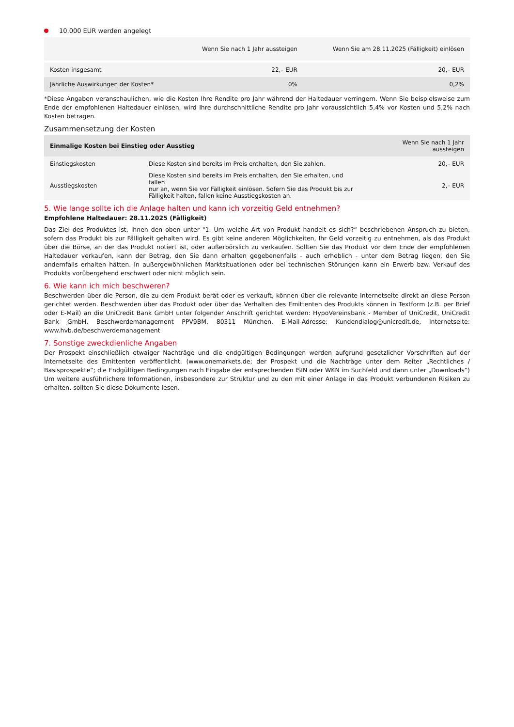10.000 EUR werden angelegt
| | Wenn Sie nach 1 Jahr aussteigen | Wenn Sie am 28.11.2025 (Fälligkeit) einlösen |
| --- | --- | --- |
| Kosten insgesamt | 22,– EUR | 20,– EUR |
| Jährliche Auswirkungen der Kosten* | 0% | 0,2% |
*Diese Angaben veranschaulichen, wie die Kosten Ihre Rendite pro Jahr während der Haltedauer verringern. Wenn Sie beispielsweise zum Ende der empfohlenen Haltedauer einlösen, wird Ihre durchschnittliche Rendite pro Jahr voraussichtlich 5,4% vor Kosten und 5,2% nach Kosten betragen.
Zusammensetzung der Kosten
| Einmalige Kosten bei Einstieg oder Ausstieg | | Wenn Sie nach 1 Jahr aussteigen |
| --- | --- | --- |
| Einstiegskosten | Diese Kosten sind bereits im Preis enthalten, den Sie zahlen. | 20,– EUR |
| Ausstiegskosten | Diese Kosten sind bereits im Preis enthalten, den Sie erhalten, und fallen nur an, wenn Sie vor Fälligkeit einlösen. Sofern Sie das Produkt bis zur Fälligkeit halten, fallen keine Ausstiegskosten an. | 2,– EUR |
5. Wie lange sollte ich die Anlage halten und kann ich vorzeitig Geld entnehmen?
Empfohlene Haltedauer: 28.11.2025 (Fälligkeit)
Das Ziel des Produktes ist, Ihnen den oben unter "1. Um welche Art von Produkt handelt es sich?“ beschriebenen Anspruch zu bieten, sofern das Produkt bis zur Fälligkeit gehalten wird. Es gibt keine anderen Möglichkeiten, Ihr Geld vorzeitig zu entnehmen, als das Produkt über die Börse, an der das Produkt notiert ist, oder außerbörslich zu verkaufen. Sollten Sie das Produkt vor dem Ende der empfohlenen Haltedauer verkaufen, kann der Betrag, den Sie dann erhalten gegebenenfalls - auch erheblich - unter dem Betrag liegen, den Sie andernfalls erhalten hätten. In außergewöhnlichen Marktsituationen oder bei technischen Störungen kann ein Erwerb bzw. Verkauf des Produkts vorübergehend erschwert oder nicht möglich sein.
6. Wie kann ich mich beschweren?
Beschwerden über die Person, die zu dem Produkt berät oder es verkauft, können über die relevante Internetseite direkt an diese Person gerichtet werden. Beschwerden über das Produkt oder über das Verhalten des Emittenten des Produkts können in Textform (z.B. per Brief oder E-Mail) an die UniCredit Bank GmbH unter folgender Anschrift gerichtet werden: HypoVereinsbank - Member of UniCredit, UniCredit Bank GmbH, Beschwerdemanagement PPV9BM, 80311 München, E-Mail-Adresse: Kundendialog@unicredit.de, Internetseite: www.hvb.de/beschwerdemanagement
7. Sonstige zweckdienliche Angaben
Der Prospekt einschließlich etwaiger Nachträge und die endgültigen Bedingungen werden aufgrund gesetzlicher Vorschriften auf der Internetseite des Emittenten veröffentlicht. (www.onemarkets.de; der Prospekt und die Nachträge unter dem Reiter „Rechtliches / Basisprospekte“; die Endgültigen Bedingungen nach Eingabe der entsprechenden ISIN oder WKN im Suchfeld und dann unter „Downloads“) Um weitere ausführlichere Informationen, insbesondere zur Struktur und zu den mit einer Anlage in das Produkt verbundenen Risiken zu erhalten, sollten Sie diese Dokumente lesen.